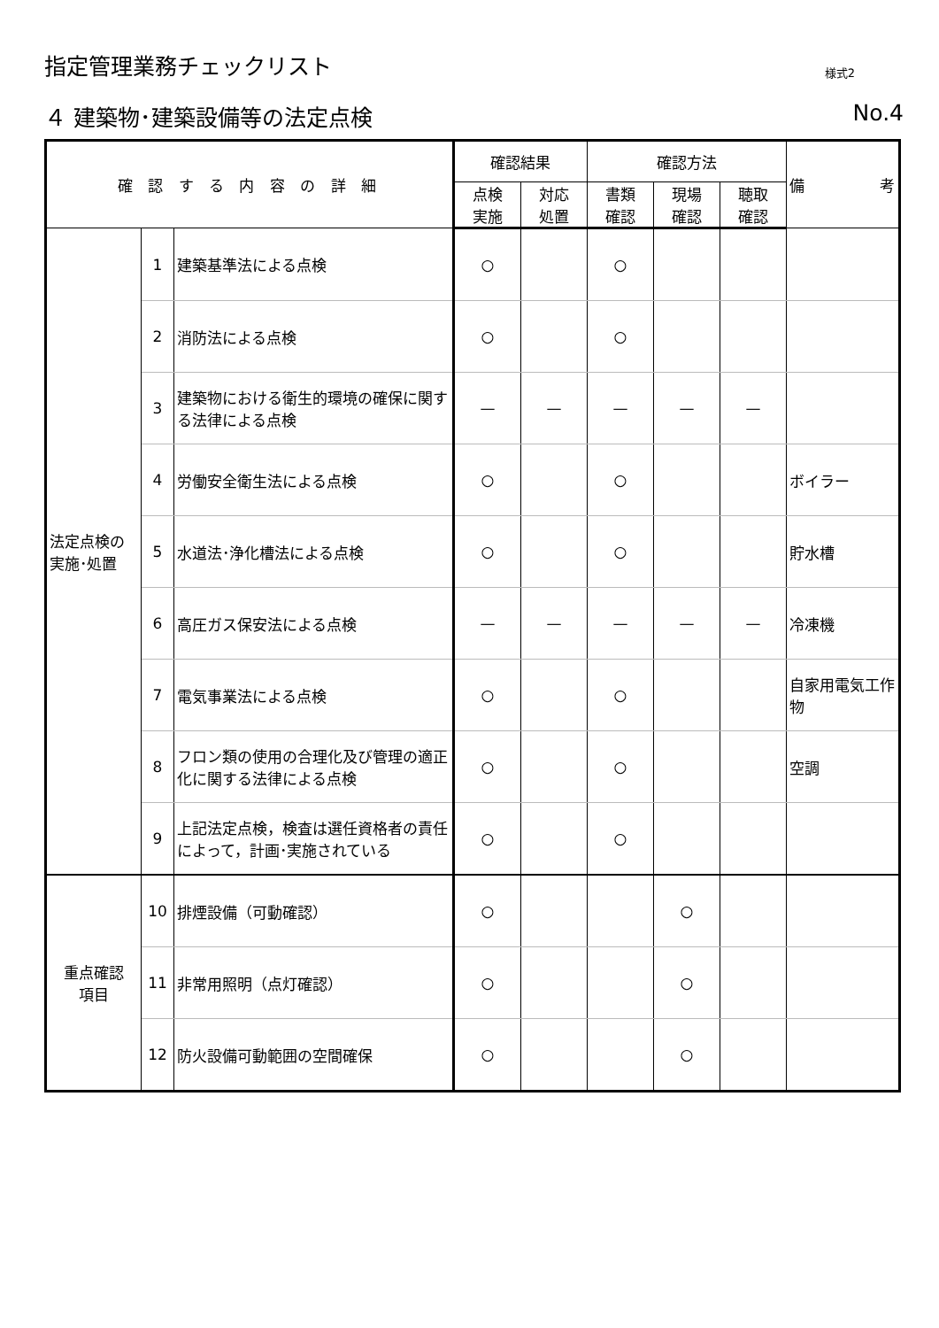指定管理業務チェックリスト 様式2
４ 建築物･建築設備等の法定点検 No.4
| 確 認 す る 内 容 の 詳 細 | | | 確認結果 | | 確認方法 | | | 備 考 |
| --- | --- | --- | --- | --- | --- | --- | --- | --- |
| | | | 点検 実施 | 対応 処置 | 書類 確認 | 現場 確認 | 聴取 確認 | |
| 法定点検の 実施･処置 | 1 | 建築基準法による点検 | ○ | | ○ | | | |
| | 2 | 消防法による点検 | ○ | | ○ | | | |
| | 3 | 建築物における衛生的環境の確保に関する法律による点検 | — | — | — | — | — | |
| | 4 | 労働安全衛生法による点検 | ○ | | ○ | | | ボイラー |
| | 5 | 水道法･浄化槽法による点検 | ○ | | ○ | | | 貯水槽 |
| | 6 | 高圧ガス保安法による点検 | — | — | — | — | — | 冷凍機 |
| | 7 | 電気事業法による点検 | ○ | | ○ | | | 自家用電気工作物 |
| | 8 | フロン類の使用の合理化及び管理の適正化に関する法律による点検 | ○ | | ○ | | | 空調 |
| | 9 | 上記法定点検，検査は選任資格者の責任によって，計画･実施されている | ○ | | ○ | | | |
| 重点確認 項目 | 10 | 排煙設備（可動確認） | ○ | | | ○ | | |
| | 11 | 非常用照明（点灯確認） | ○ | | | ○ | | |
| | 12 | 防火設備可動範囲の空間確保 | ○ | | | ○ | | |